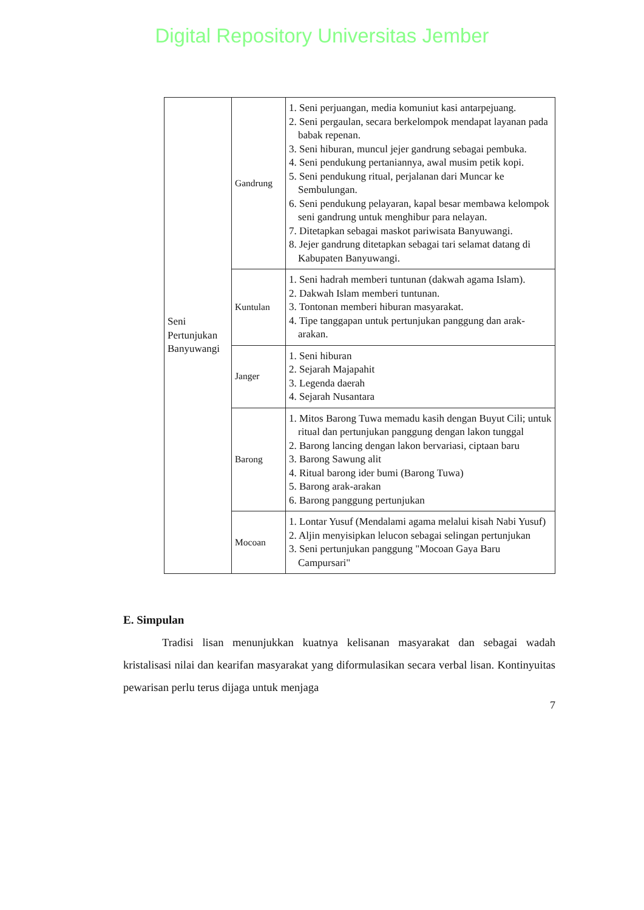Digital Repository Universitas Jember
| Seni Pertunjukan Banyuwangi | Gandrung | 1. Seni perjuangan, media komuniut kasi antarpejuang. 2. Seni pergaulan, secara berkelompok mendapat layanan pada babak repenan. 3. Seni hiburan, muncul jejer gandrung sebagai pembuka. 4. Seni pendukung pertaniannya, awal musim petik kopi. 5. Seni pendukung ritual, perjalanan dari Muncar ke Sembulungan. 6. Seni pendukung pelayaran, kapal besar membawa kelompok seni gandrung untuk menghibur para nelayan. 7. Ditetapkan sebagai maskot pariwisata Banyuwangi. 8. Jejer gandrung ditetapkan sebagai tari selamat datang di Kabupaten Banyuwangi. |
| | Kuntulan | 1. Seni hadrah memberi tuntunan (dakwah agama Islam). 2. Dakwah Islam memberi tuntunan. 3. Tontonan memberi hiburan masyarakat. 4. Tipe tanggapan untuk pertunjukan panggung dan arak-arakan. |
| | Janger | 1. Seni hiburan 2. Sejarah Majapahit 3. Legenda daerah 4. Sejarah Nusantara |
| | Barong | 1. Mitos Barong Tuwa memadu kasih dengan Buyut Cili; untuk ritual dan pertunjukan panggung dengan lakon tunggal 2. Barong lancing dengan lakon bervariasi, ciptaan baru 3. Barong Sawung alit 4. Ritual barong ider bumi (Barong Tuwa) 5. Barong arak-arakan 6. Barong panggung pertunjukan |
| | Mocoan | 1. Lontar Yusuf (Mendalami agama melalui kisah Nabi Yusuf) 2. Aljin menyisipkan lelucon sebagai selingan pertunjukan 3. Seni pertunjukan panggung "Mocoan Gaya Baru Campursari" |
E. Simpulan
Tradisi lisan menunjukkan kuatnya kelisanan masyarakat dan sebagai wadah kristalisasi nilai dan kearifan masyarakat yang diformulasikan secara verbal lisan. Kontinyuitas pewarisan perlu terus dijaga untuk menjaga
7